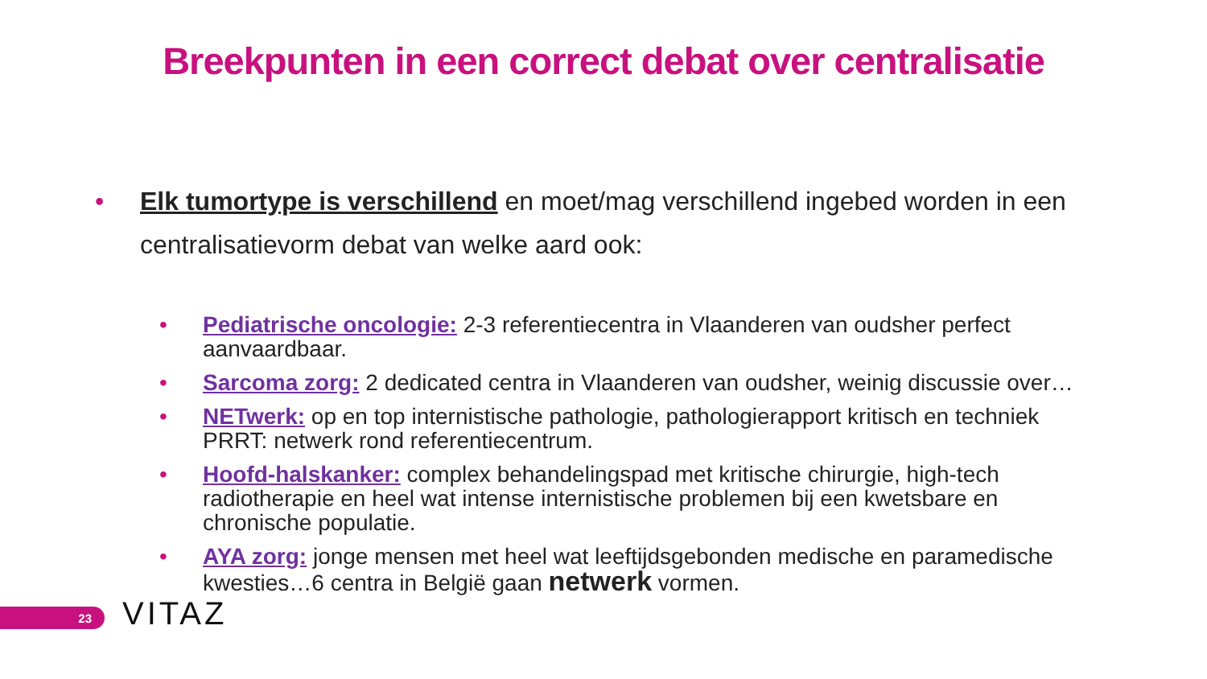Breekpunten in een correct debat over centralisatie
• Elk tumortype is verschillend en moet/mag verschillend ingebed worden in een centralisatievorm debat van welke aard ook:
• Pediatrische oncologie: 2-3 referentiecentra in Vlaanderen van oudsher perfect aanvaardbaar.
• Sarcoma zorg: 2 dedicated centra in Vlaanderen van oudsher, weinig discussie over…
• NETwerk: op en top internistische pathologie, pathologierapport kritisch en techniek PRRT: netwerk rond referentiecentrum.
• Hoofd-halskanker: complex behandelingspad met kritische chirurgie, high-tech radiotherapie en heel wat intense internistische problemen bij een kwetsbare en chronische populatie.
• AYA zorg: jonge mensen met heel wat leeftijdsgebonden medische en paramedische kwesties…6 centra in België gaan netwerk vormen.
23 VITAZ